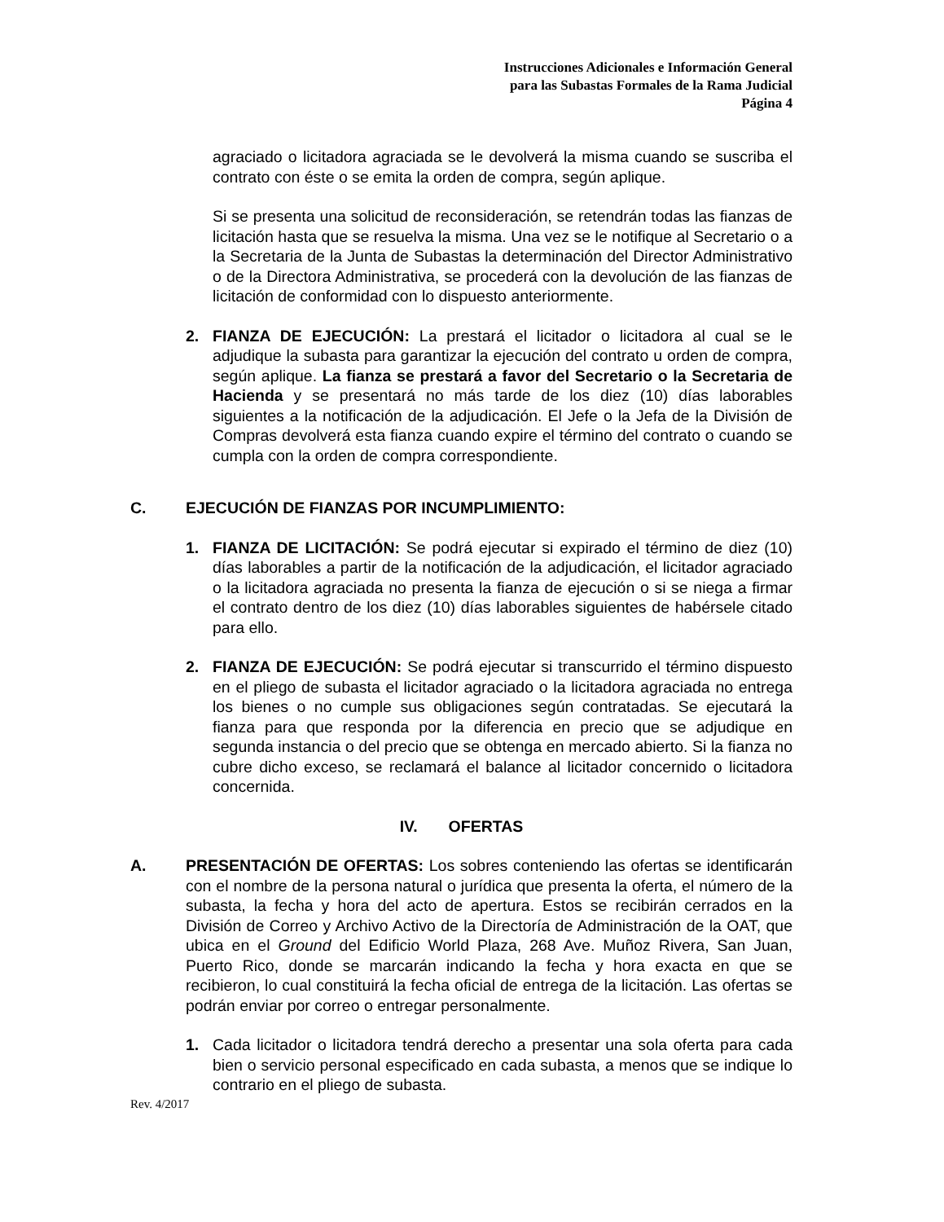Instrucciones Adicionales e Información General
para las Subastas Formales de la Rama Judicial
Página 4
agraciado o licitadora agraciada se le devolverá la misma cuando se suscriba el contrato con éste o se emita la orden de compra, según aplique.
Si se presenta una solicitud de reconsideración, se retendrán todas las fianzas de licitación hasta que se resuelva la misma. Una vez se le notifique al Secretario o a la Secretaria de la Junta de Subastas la determinación del Director Administrativo o de la Directora Administrativa, se procederá con la devolución de las fianzas de licitación de conformidad con lo dispuesto anteriormente.
2. FIANZA DE EJECUCIÓN: La prestará el licitador o licitadora al cual se le adjudique la subasta para garantizar la ejecución del contrato u orden de compra, según aplique. La fianza se prestará a favor del Secretario o la Secretaria de Hacienda y se presentará no más tarde de los diez (10) días laborables siguientes a la notificación de la adjudicación. El Jefe o la Jefa de la División de Compras devolverá esta fianza cuando expire el término del contrato o cuando se cumpla con la orden de compra correspondiente.
C. EJECUCIÓN DE FIANZAS POR INCUMPLIMIENTO:
1. FIANZA DE LICITACIÓN: Se podrá ejecutar si expirado el término de diez (10) días laborables a partir de la notificación de la adjudicación, el licitador agraciado o la licitadora agraciada no presenta la fianza de ejecución o si se niega a firmar el contrato dentro de los diez (10) días laborables siguientes de habérsele citado para ello.
2. FIANZA DE EJECUCIÓN: Se podrá ejecutar si transcurrido el término dispuesto en el pliego de subasta el licitador agraciado o la licitadora agraciada no entrega los bienes o no cumple sus obligaciones según contratadas. Se ejecutará la fianza para que responda por la diferencia en precio que se adjudique en segunda instancia o del precio que se obtenga en mercado abierto. Si la fianza no cubre dicho exceso, se reclamará el balance al licitador concernido o licitadora concernida.
IV. OFERTAS
A. PRESENTACIÓN DE OFERTAS: Los sobres conteniendo las ofertas se identificarán con el nombre de la persona natural o jurídica que presenta la oferta, el número de la subasta, la fecha y hora del acto de apertura. Estos se recibirán cerrados en la División de Correo y Archivo Activo de la Directoría de Administración de la OAT, que ubica en el Ground del Edificio World Plaza, 268 Ave. Muñoz Rivera, San Juan, Puerto Rico, donde se marcarán indicando la fecha y hora exacta en que se recibieron, lo cual constituirá la fecha oficial de entrega de la licitación. Las ofertas se podrán enviar por correo o entregar personalmente.
1. Cada licitador o licitadora tendrá derecho a presentar una sola oferta para cada bien o servicio personal especificado en cada subasta, a menos que se indique lo contrario en el pliego de subasta.
Rev. 4/2017